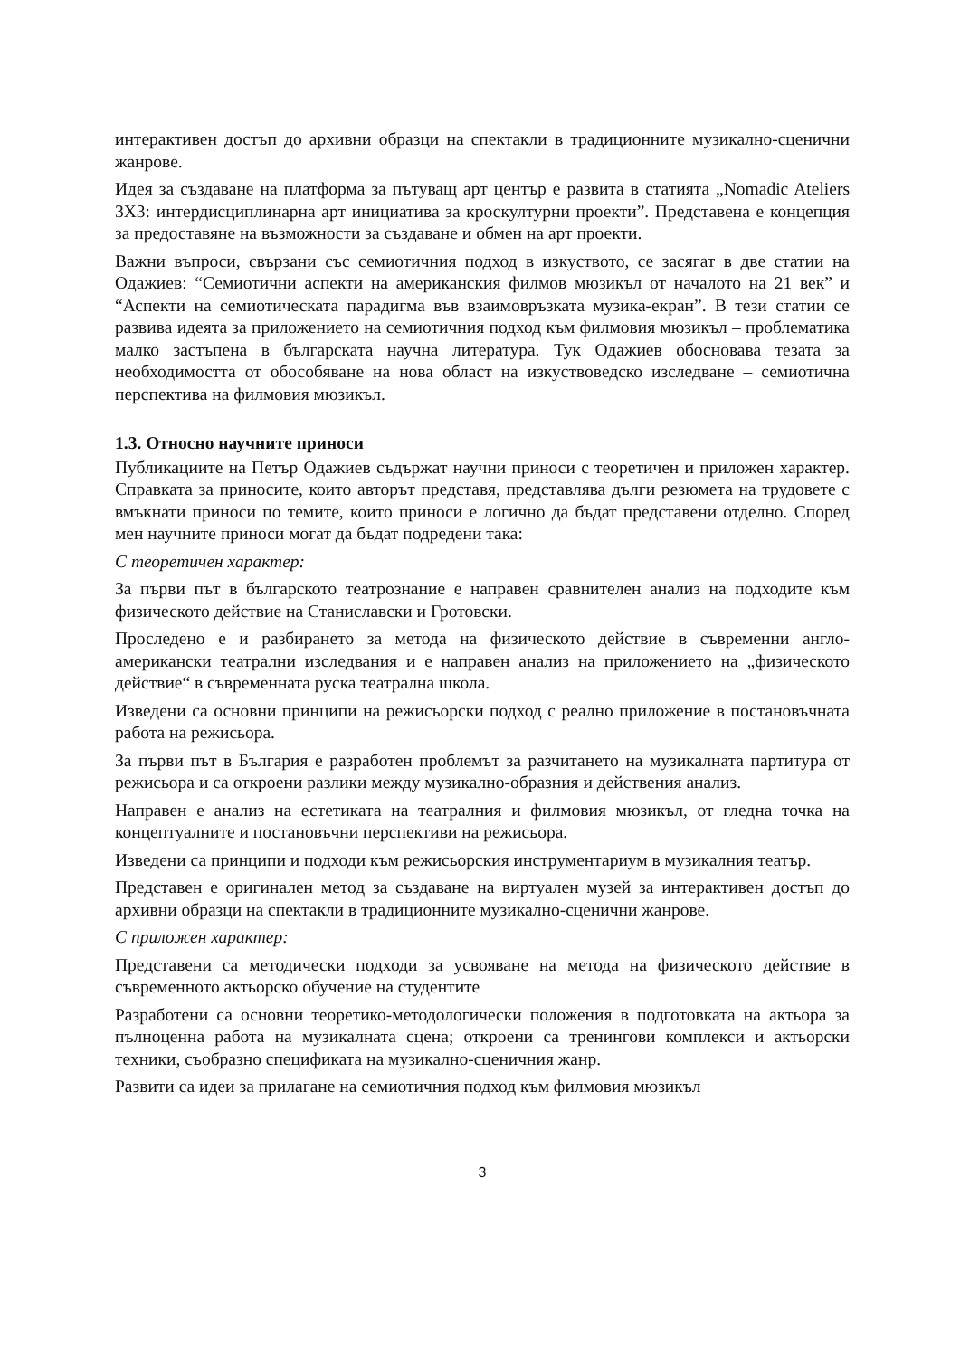интерактивен достъп до архивни образци на спектакли в традиционните музикално-сценични жанрове.
Идея за създаване на платформа за пътуващ арт център е развита в статията „Nomadic Ateliers 3X3: интердисциплинарна арт инициатива за кроскултурни проекти”. Представена е концепция за предоставяне на възможности за създаване и обмен на арт проекти.
Важни въпроси, свързани със семиотичния подход в изкуството, се засягат в две статии на Одажиев: “Семиотични аспекти на американския филмов мюзикъл от началото на 21 век” и “Аспекти на семиотическата парадигма във взаимовръзката музика-екран”. В тези статии се развива идеята за приложението на семиотичния подход към филмовия мюзикъл – проблематика малко застъпена в българската научна литература. Тук Одажиев обосновава тезата за необходимостта от обособяване на нова област на изкуствоведско изследване – семиотична перспектива на филмовия мюзикъл.
1.3. Относно научните приноси
Публикациите на Петър Одажиев съдържат научни приноси с теоретичен и приложен характер. Справката за приносите, които авторът представя, представлява дълги резюмета на трудовете с вмъкнати приноси по темите, които приноси е логично да бъдат представени отделно. Според мен научните приноси могат да бъдат подредени така:
С теоретичен характер:
За първи път в българското театрознание е направен сравнителен анализ на подходите към физическото действие на Станиславски и Гротовски.
Проследено е и разбирането за метода на физическото действие в съвременни англо-американски театрални изследвания и е направен анализ на приложението на „физическото действие“ в съвременната руска театрална школа.
Изведени са основни принципи на режисьорски подход с реално приложение в постановъчната работа на режисьора.
За първи път в България е разработен проблемът за разчитането на музикалната партитура от режисьора и са откроени разлики между музикално-образния и действения анализ.
Направен е анализ на естетиката на театралния и филмовия мюзикъл, от гледна точка на концептуалните и постановъчни перспективи на режисьора.
Изведени са принципи и подходи към режисьорския инструментариум в музикалния театър.
Представен е оригинален метод за създаване на виртуален музей за интерактивен достъп до архивни образци на спектакли в традиционните музикално-сценични жанрове.
С приложен характер:
Представени са методически подходи за усвояване на метода на физическото действие в съвременното актьорско обучение на студентите
Разработени са основни теоретико-методологически положения в подготовката на актьора за пълноценна работа на музикалната сцена; откроени са тренингови комплекси и актьорски техники, съобразно спецификата на музикално-сценичния жанр.
Развити са идеи за прилагане на семиотичния подход към филмовия мюзикъл
3